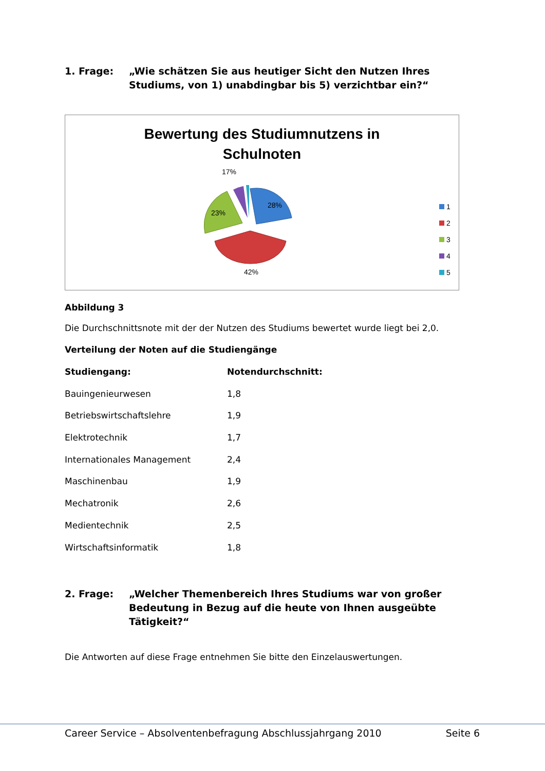1. Frage: „Wie schätzen Sie aus heutiger Sicht den Nutzen Ihres
Studiums, von 1) unabdingbar bis 5) verzichtbar ein?“
Bewertung des Studiumnutzens in
Schulnoten
17%
28%
23%
42%
1
2
3
4
5
Abbildung 3
Die Durchschnittsnote mit der der Nutzen des Studiums bewertet wurde liegt bei 2,0.
Verteilung der Noten auf die Studiengänge
| Studiengang: | Notendurchschnitt: |
| --- | --- |
| Bauingenieurwesen | 1,8 |
| Betriebswirtschaftslehre | 1,9 |
| Elektrotechnik | 1,7 |
| Internationales Management | 2,4 |
| Maschinenbau | 1,9 |
| Mechatronik | 2,6 |
| Medientechnik | 2,5 |
| Wirtschaftsinformatik | 1,8 |
2. Frage: „Welcher Themenbereich Ihres Studiums war von großer
Bedeutung in Bezug auf die heute von Ihnen ausgeübte
Tätigkeit?“
Die Antworten auf diese Frage entnehmen Sie bitte den Einzelauswertungen.
Career Service – Absolventenbefragung Abschlussjahrgang 2010 Seite 6